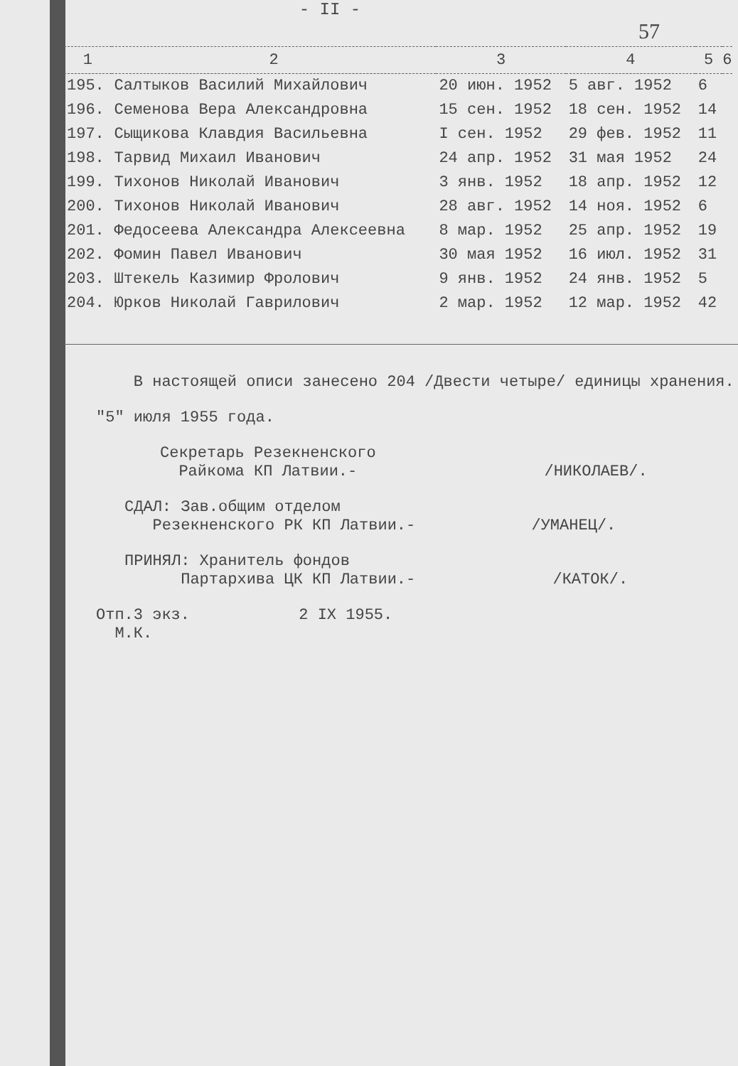- II -
57
| 1 | 2 | 3 | 4 | 5 | 6 |
| --- | --- | --- | --- | --- | --- |
| 195. | Салтыков Василий Михайлович | 20 июн. 1952 | 5 авг. 1952 | 6 | |
| 196. | Семенова Вера Александровна | 15 сен. 1952 | 18 сен. 1952 | 14 | |
| 197. | Сыщикова Клавдия Васильевна | I сен. 1952 | 29 фев. 1952 | 11 | |
| 198. | Тарвид Михаил Иванович | 24 апр. 1952 | 31 мая 1952 | 24 | |
| 199. | Тихонов Николай Иванович | 3 янв. 1952 | 18 апр. 1952 | 12 | |
| 200. | Тихонов Николай Иванович | 28 авг. 1952 | 14 ноя. 1952 | 6 | |
| 201. | Федосеева Александра Алексеевна | 8 мар. 1952 | 25 апр. 1952 | 19 | |
| 202. | Фомин Павел Иванович | 30 мая 1952 | 16 июл. 1952 | 31 | |
| 203. | Штекель Казимир Фролович | 9 янв. 1952 | 24 янв. 1952 | 5 | |
| 204. | Юрков Николай Гаврилович | 2 мар. 1952 | 12 мар. 1952 | 42 | |
В настоящей описи занесено 204 /Двести четыре/ единицы хранения.
"5" июля 1955 года.
Секретарь Резекненского
Райкома КП Латвии.- /НИКОЛАЕВ/.
СДАЛ: Зав.общим отделом
Резекненского РК КП Латвии.- /УМАНЕЦ/.
ПРИНЯЛ: Хранитель фондов
Партархива ЦК КП Латвии.- /КАТОК/.
Отп.3 экз. 2 IX 1955.
М.К.